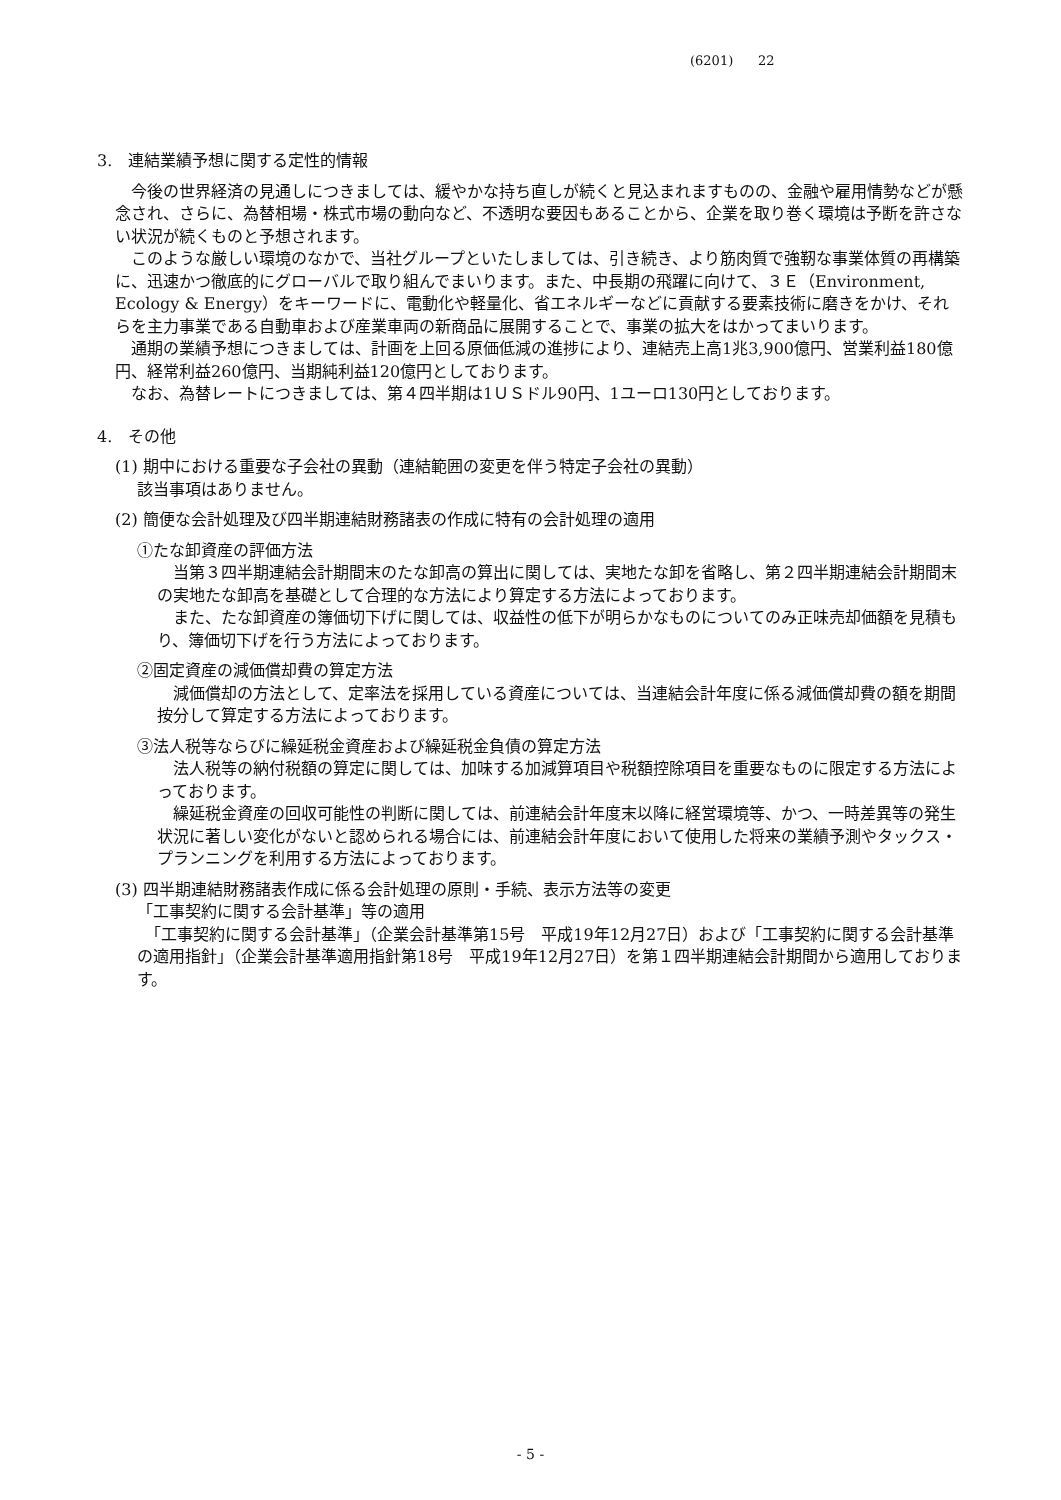(6201) 22
3.　連結業績予想に関する定性的情報
　今後の世界経済の見通しにつきましては、緩やかな持ち直しが続くと見込まれますものの、金融や雇用情勢などが懸念され、さらに、為替相場・株式市場の動向など、不透明な要因もあることから、企業を取り巻く環境は予断を許さない状況が続くものと予想されます。
　このような厳しい環境のなかで、当社グループといたしましては、引き続き、より筋肉質で強靭な事業体質の再構築に、迅速かつ徹底的にグローバルで取り組んでまいります。また、中長期の飛躍に向けて、３Ｅ（Environment, Ecology & Energy）をキーワードに、電動化や軽量化、省エネルギーなどに貢献する要素技術に磨きをかけ、それらを主力事業である自動車および産業車両の新商品に展開することで、事業の拡大をはかってまいります。
　通期の業績予想につきましては、計画を上回る原価低減の進捗により、連結売上高1兆3,900億円、営業利益180億円、経常利益260億円、当期純利益120億円としております。
　なお、為替レートにつきましては、第４四半期は1ＵＳドル90円、1ユーロ130円としております。
4.　その他
(1) 期中における重要な子会社の異動（連結範囲の変更を伴う特定子会社の異動）
該当事項はありません。
(2) 簡便な会計処理及び四半期連結財務諸表の作成に特有の会計処理の適用
①たな卸資産の評価方法
　当第３四半期連結会計期間末のたな卸高の算出に関しては、実地たな卸を省略し、第２四半期連結会計期間末の実地たな卸高を基礎として合理的な方法により算定する方法によっております。
　また、たな卸資産の簿価切下げに関しては、収益性の低下が明らかなものについてのみ正味売却価額を見積もり、簿価切下げを行う方法によっております。
②固定資産の減価償却費の算定方法
　減価償却の方法として、定率法を採用している資産については、当連結会計年度に係る減価償却費の額を期間按分して算定する方法によっております。
③法人税等ならびに繰延税金資産および繰延税金負債の算定方法
　法人税等の納付税額の算定に関しては、加味する加減算項目や税額控除項目を重要なものに限定する方法によっております。
　繰延税金資産の回収可能性の判断に関しては、前連結会計年度末以降に経営環境等、かつ、一時差異等の発生状況に著しい変化がないと認められる場合には、前連結会計年度において使用した将来の業績予測やタックス・プランニングを利用する方法によっております。
(3) 四半期連結財務諸表作成に係る会計処理の原則・手続、表示方法等の変更
「工事契約に関する会計基準」等の適用
　「工事契約に関する会計基準」（企業会計基準第15号　平成19年12月27日）および「工事契約に関する会計基準の適用指針」（企業会計基準適用指針第18号　平成19年12月27日）を第１四半期連結会計期間から適用しております。
- 5 -